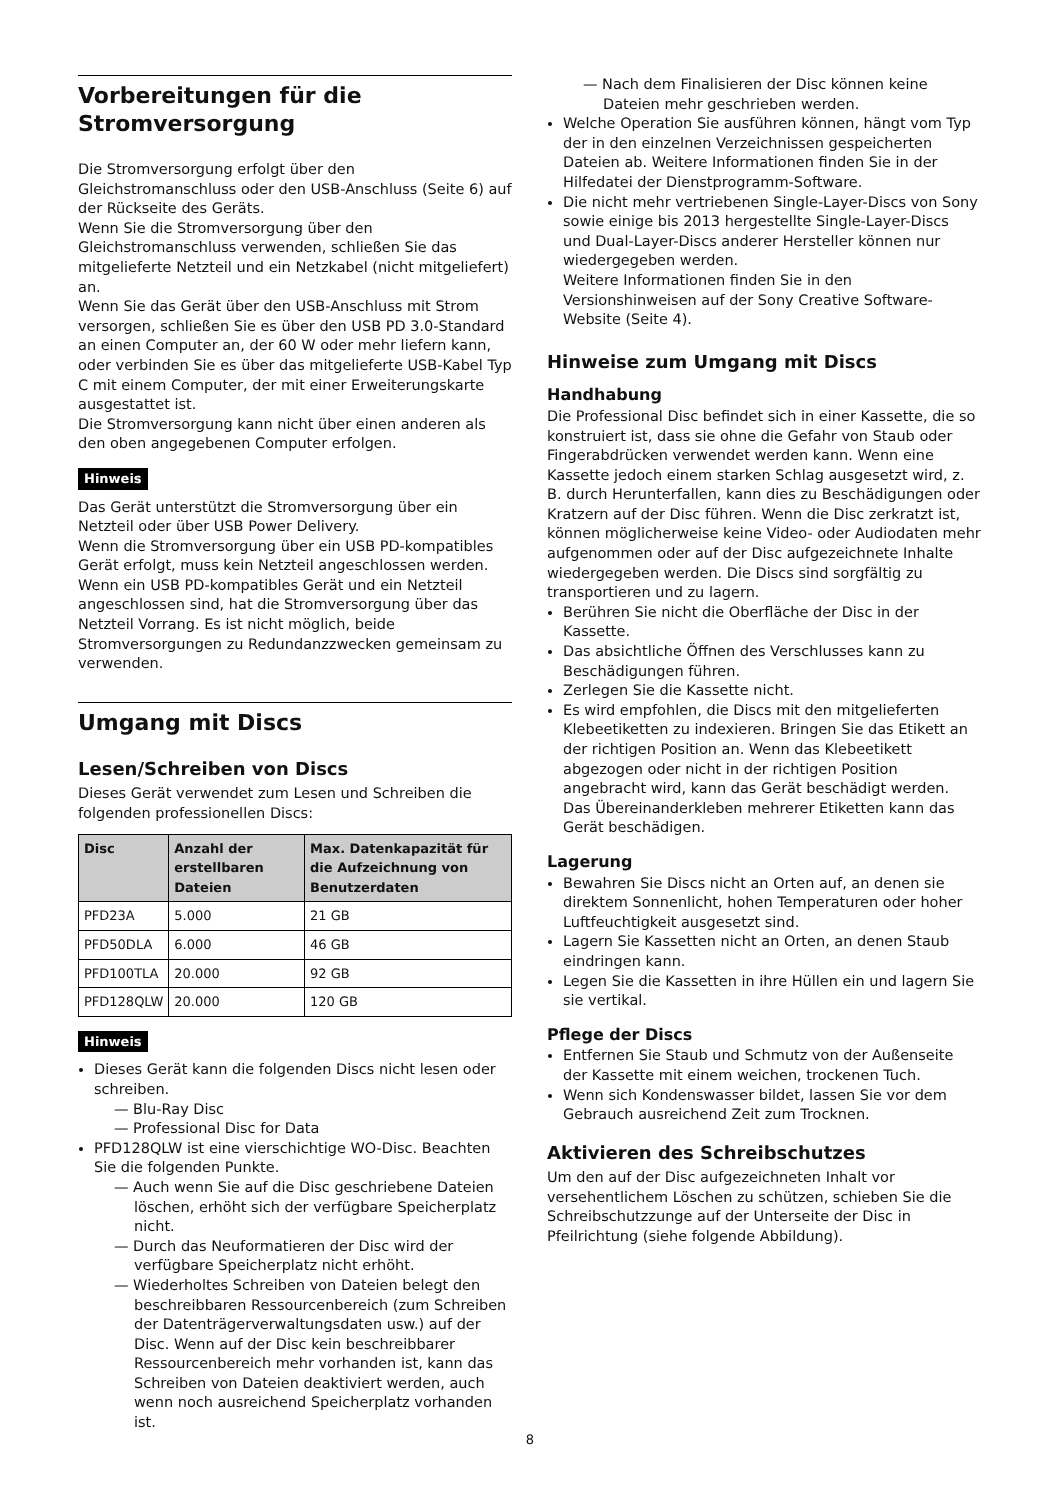Vorbereitungen für die Stromversorgung
Die Stromversorgung erfolgt über den Gleichstromanschluss oder den USB-Anschluss (Seite 6) auf der Rückseite des Geräts.
Wenn Sie die Stromversorgung über den Gleichstromanschluss verwenden, schließen Sie das mitgelieferte Netzteil und ein Netzkabel (nicht mitgeliefert) an.
Wenn Sie das Gerät über den USB-Anschluss mit Strom versorgen, schließen Sie es über den USB PD 3.0-Standard an einen Computer an, der 60 W oder mehr liefern kann, oder verbinden Sie es über das mitgelieferte USB-Kabel Typ C mit einem Computer, der mit einer Erweiterungskarte ausgestattet ist.
Die Stromversorgung kann nicht über einen anderen als den oben angegebenen Computer erfolgen.
Hinweis
Das Gerät unterstützt die Stromversorgung über ein Netzteil oder über USB Power Delivery.
Wenn die Stromversorgung über ein USB PD-kompatibles Gerät erfolgt, muss kein Netzteil angeschlossen werden. Wenn ein USB PD-kompatibles Gerät und ein Netzteil angeschlossen sind, hat die Stromversorgung über das Netzteil Vorrang. Es ist nicht möglich, beide Stromversorgungen zu Redundanzzwecken gemeinsam zu verwenden.
Umgang mit Discs
Lesen/Schreiben von Discs
Dieses Gerät verwendet zum Lesen und Schreiben die folgenden professionellen Discs:
| Disc | Anzahl der erstellbaren Dateien | Max. Datenkapazität für die Aufzeichnung von Benutzerdaten |
| --- | --- | --- |
| PFD23A | 5.000 | 21 GB |
| PFD50DLA | 6.000 | 46 GB |
| PFD100TLA | 20.000 | 92 GB |
| PFD128QLW | 20.000 | 120 GB |
Hinweis
Dieses Gerät kann die folgenden Discs nicht lesen oder schreiben.
— Blu-Ray Disc
— Professional Disc for Data
PFD128QLW ist eine vierschichtige WO-Disc. Beachten Sie die folgenden Punkte.
— Auch wenn Sie auf die Disc geschriebene Dateien löschen, erhöht sich der verfügbare Speicherplatz nicht.
— Durch das Neuformatieren der Disc wird der verfügbare Speicherplatz nicht erhöht.
— Wiederholtes Schreiben von Dateien belegt den beschreibbaren Ressourcenbereich (zum Schreiben der Datenträgerverwaltungsdaten usw.) auf der Disc. Wenn auf der Disc kein beschreibbarer Ressourcenbereich mehr vorhanden ist, kann das Schreiben von Dateien deaktiviert werden, auch wenn noch ausreichend Speicherplatz vorhanden ist.
— Nach dem Finalisieren der Disc können keine Dateien mehr geschrieben werden.
Welche Operation Sie ausführen können, hängt vom Typ der in den einzelnen Verzeichnissen gespeicherten Dateien ab. Weitere Informationen finden Sie in der Hilfedatei der Dienstprogramm-Software.
Die nicht mehr vertriebenen Single-Layer-Discs von Sony sowie einige bis 2013 hergestellte Single-Layer-Discs und Dual-Layer-Discs anderer Hersteller können nur wiedergegeben werden.
Weitere Informationen finden Sie in den Versionshinweisen auf der Sony Creative Software-Website (Seite 4).
Hinweise zum Umgang mit Discs
Handhabung
Die Professional Disc befindet sich in einer Kassette, die so konstruiert ist, dass sie ohne die Gefahr von Staub oder Fingerabdrücken verwendet werden kann. Wenn eine Kassette jedoch einem starken Schlag ausgesetzt wird, z. B. durch Herunterfallen, kann dies zu Beschädigungen oder Kratzern auf der Disc führen. Wenn die Disc zerkratzt ist, können möglicherweise keine Video- oder Audiodaten mehr aufgenommen oder auf der Disc aufgezeichnete Inhalte wiedergegeben werden. Die Discs sind sorgfältig zu transportieren und zu lagern.
Berühren Sie nicht die Oberfläche der Disc in der Kassette.
Das absichtliche Öffnen des Verschlusses kann zu Beschädigungen führen.
Zerlegen Sie die Kassette nicht.
Es wird empfohlen, die Discs mit den mitgelieferten Klebeetiketten zu indexieren. Bringen Sie das Etikett an der richtigen Position an. Wenn das Klebeetikett abgezogen oder nicht in der richtigen Position angebracht wird, kann das Gerät beschädigt werden. Das Übereinanderkleben mehrerer Etiketten kann das Gerät beschädigen.
Lagerung
Bewahren Sie Discs nicht an Orten auf, an denen sie direktem Sonnenlicht, hohen Temperaturen oder hoher Luftfeuchtigkeit ausgesetzt sind.
Lagern Sie Kassetten nicht an Orten, an denen Staub eindringen kann.
Legen Sie die Kassetten in ihre Hüllen ein und lagern Sie sie vertikal.
Pflege der Discs
Entfernen Sie Staub und Schmutz von der Außenseite der Kassette mit einem weichen, trockenen Tuch.
Wenn sich Kondenswasser bildet, lassen Sie vor dem Gebrauch ausreichend Zeit zum Trocknen.
Aktivieren des Schreibschutzes
Um den auf der Disc aufgezeichneten Inhalt vor versehentlichem Löschen zu schützen, schieben Sie die Schreibschutzzunge auf der Unterseite der Disc in Pfeilrichtung (siehe folgende Abbildung).
8